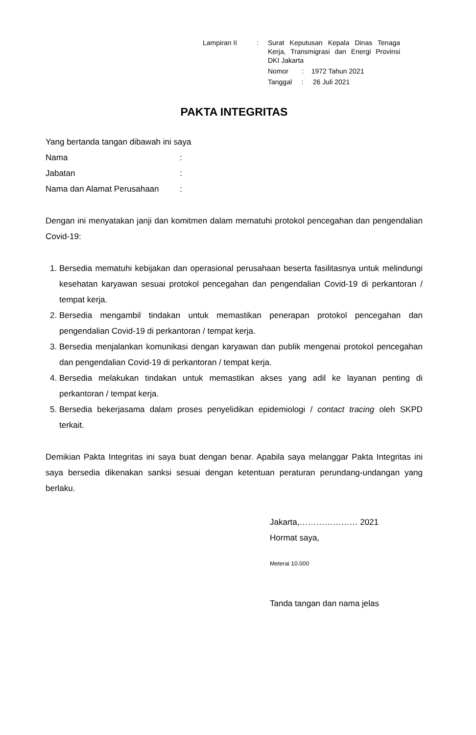| Lampiran II | : | Surat Keputusan Kepala Dinas Tenaga Kerja, Transmigrasi dan Energi Provinsi DKI Jakarta Nomor : 1972 Tahun 2021 Tanggal : 26 Juli 2021 |
PAKTA INTEGRITAS
Yang bertanda tangan dibawah ini saya
| Nama | : |
| Jabatan | : |
| Nama dan Alamat Perusahaan | : |
Dengan ini menyatakan janji dan komitmen dalam mematuhi protokol pencegahan dan pengendalian Covid-19:
1. Bersedia mematuhi kebijakan dan operasional perusahaan beserta fasilitasnya untuk melindungi kesehatan karyawan sesuai protokol pencegahan dan pengendalian Covid-19 di perkantoran / tempat kerja.
2. Bersedia mengambil tindakan untuk memastikan penerapan protokol pencegahan dan pengendalian Covid-19 di perkantoran / tempat kerja.
3. Bersedia menjalankan komunikasi dengan karyawan dan publik mengenai protokol pencegahan dan pengendalian Covid-19 di perkantoran / tempat kerja.
4. Bersedia melakukan tindakan untuk memastikan akses yang adil ke layanan penting di perkantoran / tempat kerja.
5. Bersedia bekerjasama dalam proses penyelidikan epidemiologi / contact tracing oleh SKPD terkait.
Demikian Pakta Integritas ini saya buat dengan benar. Apabila saya melanggar Pakta Integritas ini saya bersedia dikenakan sanksi sesuai dengan ketentuan peraturan perundang-undangan yang berlaku.
Jakarta,………………… 2021
Hormat saya,
Meterai 10.000
Tanda tangan dan nama jelas